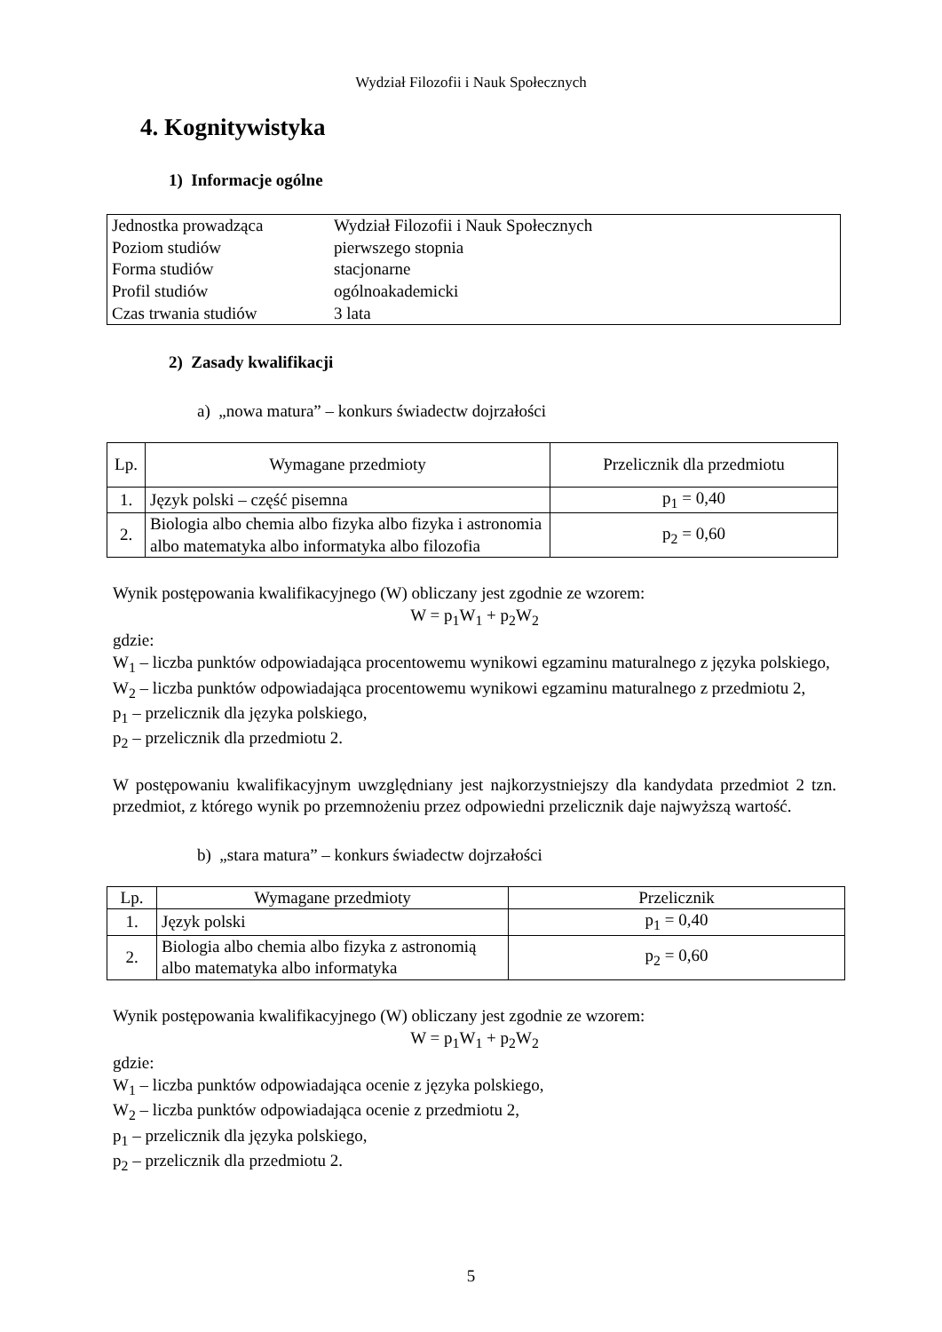Wydział Filozofii i Nauk Społecznych
4. Kognitywistyka
1) Informacje ogólne
| Jednostka prowadząca | Wydział Filozofii i Nauk Społecznych |
| Poziom studiów | pierwszego stopnia |
| Forma studiów | stacjonarne |
| Profil studiów | ogólnoakademicki |
| Czas trwania studiów | 3 lata |
2) Zasady kwalifikacji
a) „nowa matura” – konkurs świadectw dojrzałości
| Lp. | Wymagane przedmioty | Przelicznik dla przedmiotu |
| --- | --- | --- |
| 1. | Język polski – część pisemna | p<sub>1</sub> = 0,40 |
| 2. | Biologia albo chemia albo fizyka albo fizyka i astronomia albo matematyka albo informatyka albo filozofia | p<sub>2</sub> = 0,60 |
Wynik postępowania kwalifikacyjnego (W) obliczany jest zgodnie ze wzorem:
W = p<sub>1</sub>W<sub>1</sub> + p<sub>2</sub>W<sub>2</sub>
gdzie:
W<sub>1</sub> – liczba punktów odpowiadająca procentowemu wynikowi egzaminu maturalnego z języka polskiego,
W<sub>2</sub> – liczba punktów odpowiadająca procentowemu wynikowi egzaminu maturalnego z przedmiotu 2,
p<sub>1</sub> – przelicznik dla języka polskiego,
p<sub>2</sub> – przelicznik dla przedmiotu 2.
W postępowaniu kwalifikacyjnym uwzględniany jest najkorzystniejszy dla kandydata przedmiot 2 tzn. przedmiot, z którego wynik po przemnożeniu przez odpowiedni przelicznik daje najwyższą wartość.
b) „stara matura” – konkurs świadectw dojrzałości
| Lp. | Wymagane przedmioty | Przelicznik |
| --- | --- | --- |
| 1. | Język polski | p<sub>1</sub> = 0,40 |
| 2. | Biologia albo chemia albo fizyka z astronomią albo matematyka albo informatyka | p<sub>2</sub> = 0,60 |
Wynik postępowania kwalifikacyjnego (W) obliczany jest zgodnie ze wzorem:
W = p<sub>1</sub>W<sub>1</sub> + p<sub>2</sub>W<sub>2</sub>
gdzie:
W<sub>1</sub> – liczba punktów odpowiadająca ocenie z języka polskiego,
W<sub>2</sub> – liczba punktów odpowiadająca ocenie z przedmiotu 2,
p<sub>1</sub> – przelicznik dla języka polskiego,
p<sub>2</sub> – przelicznik dla przedmiotu 2.
5